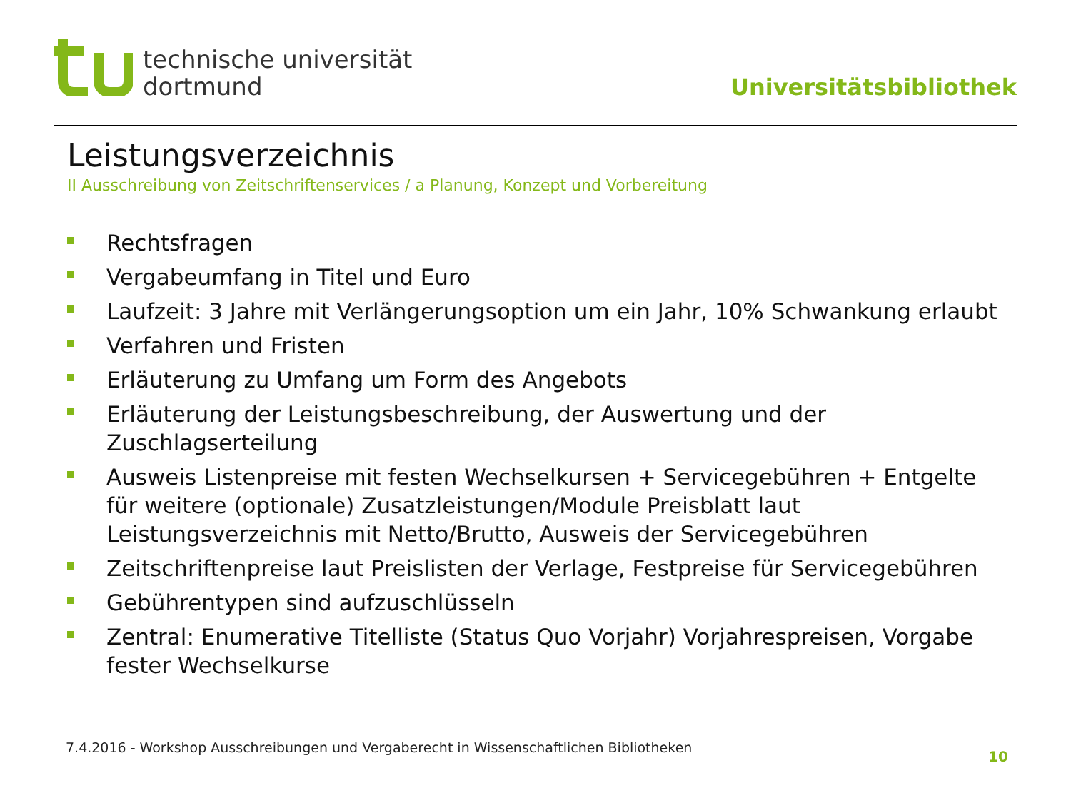technische universität
dortmund
Universitätsbibliothek
Leistungsverzeichnis
II Ausschreibung von Zeitschriftenservices / a Planung, Konzept und Vorbereitung
Rechtsfragen
Vergabeumfang in Titel und Euro
Laufzeit: 3 Jahre mit Verlängerungsoption um ein Jahr, 10% Schwankung erlaubt
Verfahren und Fristen
Erläuterung zu Umfang um Form des Angebots
Erläuterung der Leistungsbeschreibung, der Auswertung und der Zuschlagserteilung
Ausweis Listenpreise mit festen Wechselkursen + Servicegebühren + Entgelte für weitere (optionale) Zusatzleistungen/Module Preisblatt laut Leistungsverzeichnis mit Netto/Brutto, Ausweis der Servicegebühren
Zeitschriftenpreise laut Preislisten der Verlage, Festpreise für Servicegebühren
Gebührentypen sind aufzuschlüsseln
Zentral: Enumerative Titelliste (Status Quo Vorjahr) Vorjahrespreisen, Vorgabe fester Wechselkurse
7.4.2016 - Workshop Ausschreibungen und Vergaberecht in Wissenschaftlichen Bibliotheken
10